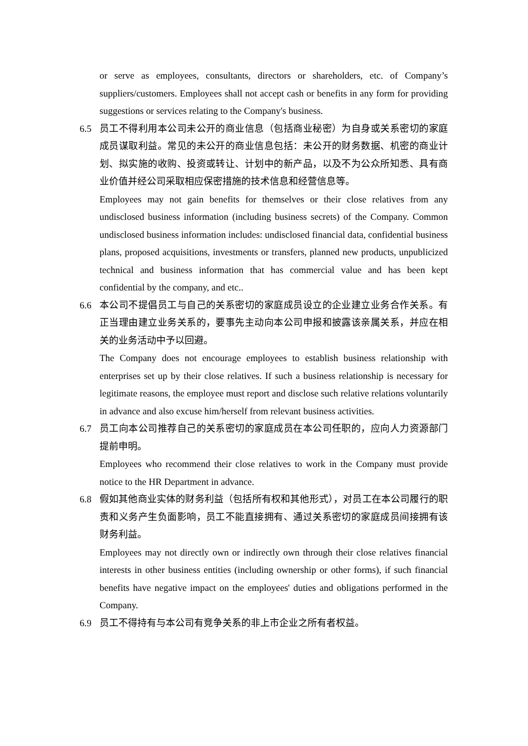or serve as employees, consultants, directors or shareholders, etc. of Company’s suppliers/customers. Employees shall not accept cash or benefits in any form for providing suggestions or services relating to the Company's business.
6.5 员工不得利用本公司未公开的商业信息（包括商业秘密）为自身或关系密切的家庭成员谋取利益。常见的未公开的商业信息包括：未公开的财务数据、机密的商业计划、拟实施的收购、投资或转让、计划中的新产品，以及不为公众所知悉、具有商业价值并经公司采取相应保密措施的技术信息和经营信息等。
Employees may not gain benefits for themselves or their close relatives from any undisclosed business information (including business secrets) of the Company. Common undisclosed business information includes: undisclosed financial data, confidential business plans, proposed acquisitions, investments or transfers, planned new products, unpublicized technical and business information that has commercial value and has been kept confidential by the company, and etc..
6.6 本公司不提倡员工与自己的关系密切的家庭成员设立的企业建立业务合作关系。有正当理由建立业务关系的，要事先主动向本公司申报和披露该亲属关系，并应在相关的业务活动中予以回避。
The Company does not encourage employees to establish business relationship with enterprises set up by their close relatives. If such a business relationship is necessary for legitimate reasons, the employee must report and disclose such relative relations voluntarily in advance and also excuse him/herself from relevant business activities.
6.7 员工向本公司推荐自己的关系密切的家庭成员在本公司任职的，应向人力资源部门提前申明。
Employees who recommend their close relatives to work in the Company must provide notice to the HR Department in advance.
6.8 假如其他商业实体的财务利益（包括所有权和其他形式），对员工在本公司履行的职责和义务产生负面影响，员工不能直接拥有、通过关系密切的家庭成员间接拥有该财务利益。
Employees may not directly own or indirectly own through their close relatives financial interests in other business entities (including ownership or other forms), if such financial benefits have negative impact on the employees' duties and obligations performed in the Company.
6.9 员工不得持有与本公司有竞争关系的非上市企业之所有者权益。